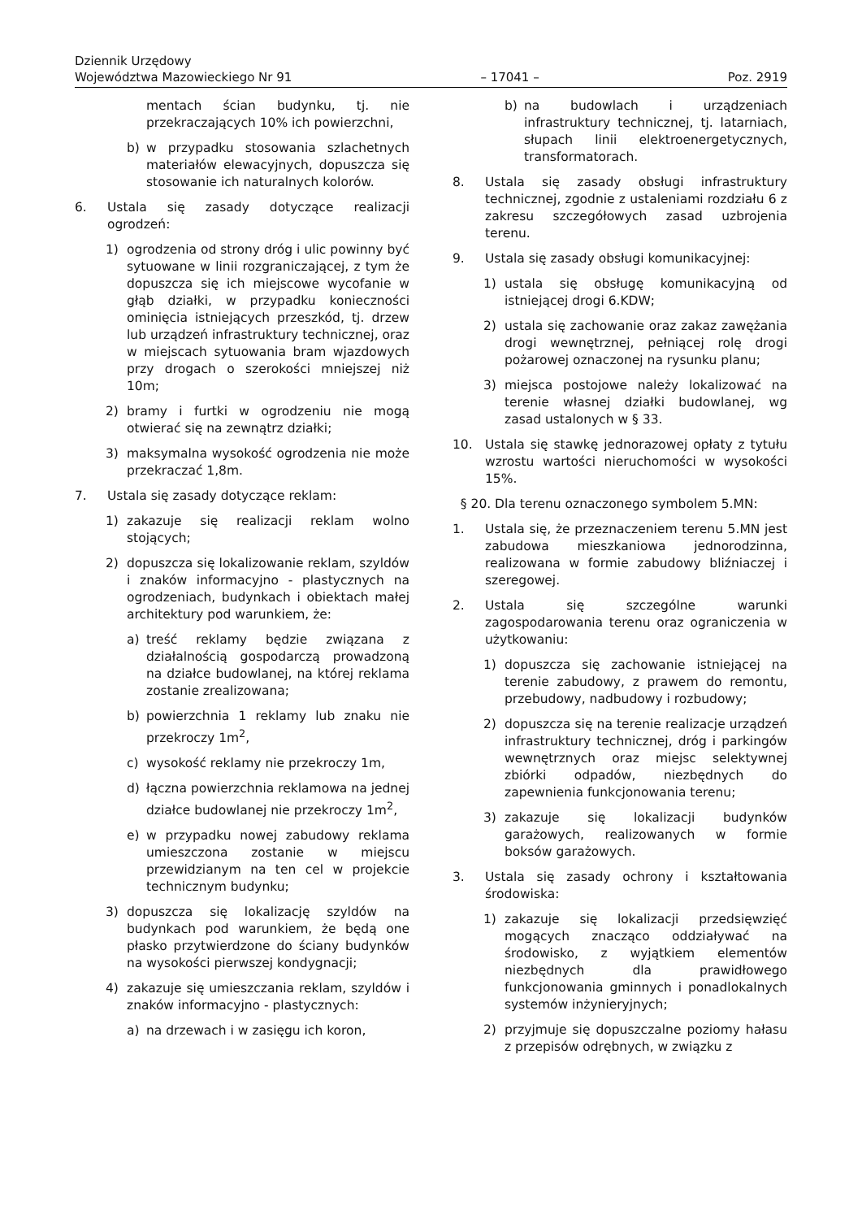Dziennik Urzędowy
Województwa Mazowieckiego Nr 91 – 17041 – Poz. 2919
mentach ścian budynku, tj. nie przekraczających 10% ich powierzchni,
b) w przypadku stosowania szlachetnych materiałów elewacyjnych, dopuszcza się stosowanie ich naturalnych kolorów.
6. Ustala się zasady dotyczące realizacji ogrodzeń:
1) ogrodzenia od strony dróg i ulic powinny być sytuowane w linii rozgraniczającej, z tym że dopuszcza się ich miejscowe wycofanie w głąb działki, w przypadku konieczności ominięcia istniejących przeszkód, tj. drzew lub urządzeń infrastruktury technicznej, oraz w miejscach sytuowania bram wjazdowych przy drogach o szerokości mniejszej niż 10m;
2) bramy i furtki w ogrodzeniu nie mogą otwierać się na zewnątrz działki;
3) maksymalna wysokość ogrodzenia nie może przekraczać 1,8m.
7. Ustala się zasady dotyczące reklam:
1) zakazuje się realizacji reklam wolno stojących;
2) dopuszcza się lokalizowanie reklam, szyldów i znaków informacyjno - plastycznych na ogrodzeniach, budynkach i obiektach małej architektury pod warunkiem, że:
a) treść reklamy będzie związana z działalnością gospodarczą prowadzoną na działce budowlanej, na której reklama zostanie zrealizowana;
b) powierzchnia 1 reklamy lub znaku nie przekroczy 1m<sup>2</sup>,
c) wysokość reklamy nie przekroczy 1m,
d) łączna powierzchnia reklamowa na jednej działce budowlanej nie przekroczy 1m<sup>2</sup>,
e) w przypadku nowej zabudowy reklama umieszczona zostanie w miejscu przewidzianym na ten cel w projekcie technicznym budynku;
3) dopuszcza się lokalizację szyldów na budynkach pod warunkiem, że będą one płasko przytwierdzone do ściany budynków na wysokości pierwszej kondygnacji;
4) zakazuje się umieszczania reklam, szyldów i znaków informacyjno - plastycznych:
a) na drzewach i w zasięgu ich koron,
b) na budowlach i urządzeniach infrastruktury technicznej, tj. latarniach, słupach linii elektroenergetycznych, transformatorach.
8. Ustala się zasady obsługi infrastruktury technicznej, zgodnie z ustaleniami rozdziału 6 z zakresu szczegółowych zasad uzbrojenia terenu.
9. Ustala się zasady obsługi komunikacyjnej:
1) ustala się obsługę komunikacyjną od istniejącej drogi 6.KDW;
2) ustala się zachowanie oraz zakaz zawężania drogi wewnętrznej, pełniącej rolę drogi pożarowej oznaczonej na rysunku planu;
3) miejsca postojowe należy lokalizować na terenie własnej działki budowlanej, wg zasad ustalonych w § 33.
10. Ustala się stawkę jednorazowej opłaty z tytułu wzrostu wartości nieruchomości w wysokości 15%.
§ 20. Dla terenu oznaczonego symbolem 5.MN:
1. Ustala się, że przeznaczeniem terenu 5.MN jest zabudowa mieszkaniowa jednorodzinna, realizowana w formie zabudowy bliźniaczej i szeregowej.
2. Ustala się szczególne warunki zagospodarowania terenu oraz ograniczenia w użytkowaniu:
1) dopuszcza się zachowanie istniejącej na terenie zabudowy, z prawem do remontu, przebudowy, nadbudowy i rozbudowy;
2) dopuszcza się na terenie realizacje urządzeń infrastruktury technicznej, dróg i parkingów wewnętrznych oraz miejsc selektywnej zbiórki odpadów, niezbędnych do zapewnienia funkcjonowania terenu;
3) zakazuje się lokalizacji budynków garażowych, realizowanych w formie boksów garażowych.
3. Ustala się zasady ochrony i kształtowania środowiska:
1) zakazuje się lokalizacji przedsięwzięć mogących znacząco oddziaływać na środowisko, z wyjątkiem elementów niezbędnych dla prawidłowego funkcjonowania gminnych i ponadlokalnych systemów inżynieryjnych;
2) przyjmuje się dopuszczalne poziomy hałasu z przepisów odrębnych, w związku z